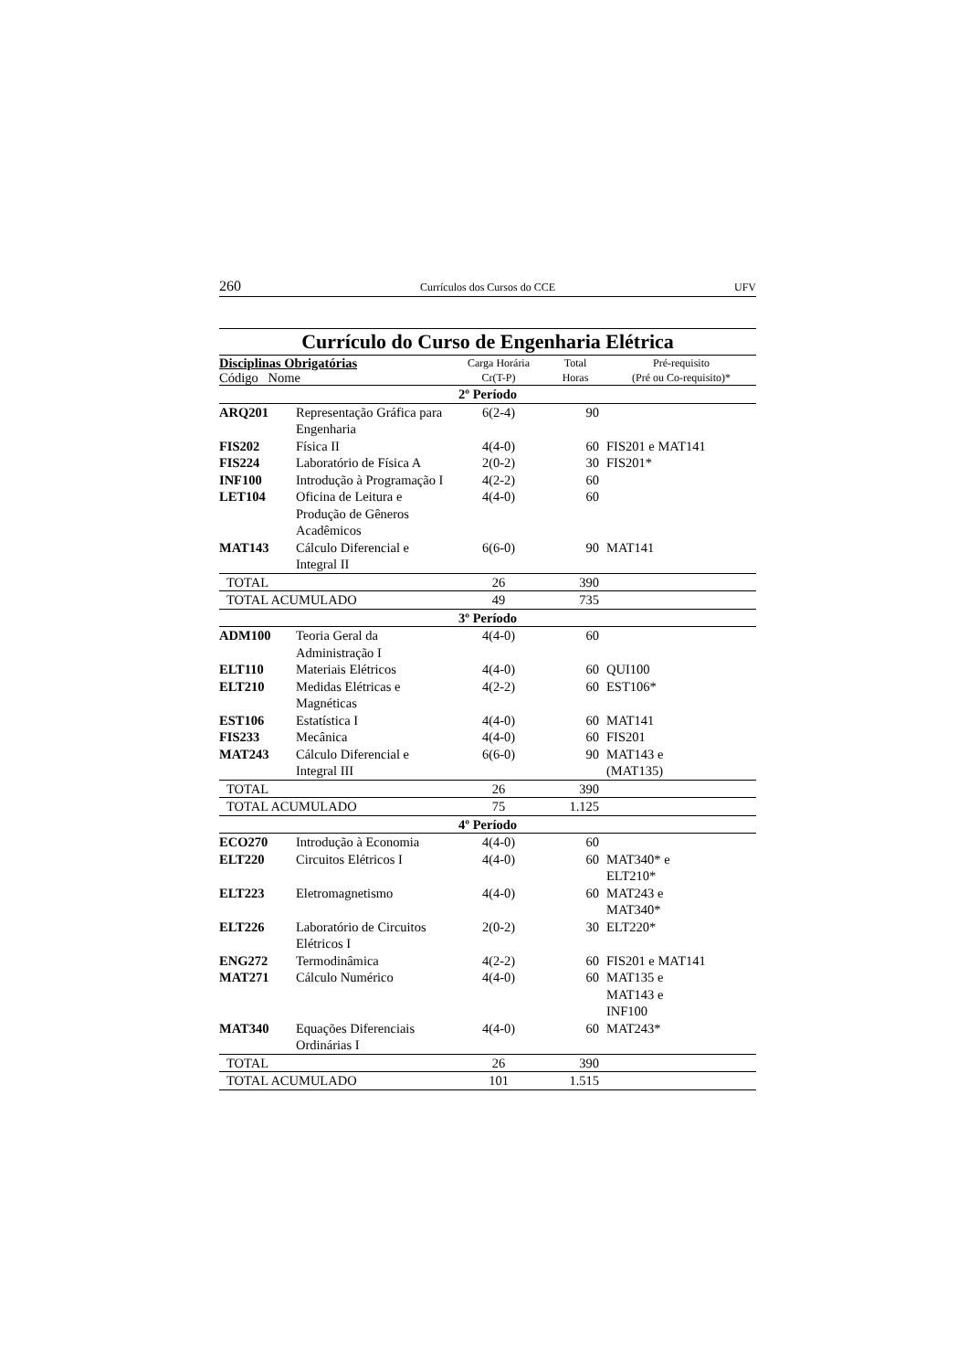260 Currículos dos Cursos do CCE UFV
Currículo do Curso de Engenharia Elétrica
| Disciplinas Obrigatórias Código Nome | | Carga Horária Cr(T-P) | Total Horas | Pré-requisito (Pré ou Co-requisito)* |
| --- | --- | --- | --- | --- |
| 2º Período | | | | |
| ARQ201 | Representação Gráfica para Engenharia | 6(2-4) | 90 | |
| FIS202 | Física II | 4(4-0) | 60 | FIS201 e MAT141 |
| FIS224 | Laboratório de Física A | 2(0-2) | 30 | FIS201* |
| INF100 | Introdução à Programação I | 4(2-2) | 60 | |
| LET104 | Oficina de Leitura e Produção de Gêneros Acadêmicos | 4(4-0) | 60 | |
| MAT143 | Cálculo Diferencial e Integral II | 6(6-0) | 90 | MAT141 |
| TOTAL | | 26 | 390 | |
| TOTAL ACUMULADO | | 49 | 735 | |
| 3º Período | | | | |
| ADM100 | Teoria Geral da Administração I | 4(4-0) | 60 | |
| ELT110 | Materiais Elétricos | 4(4-0) | 60 | QUI100 |
| ELT210 | Medidas Elétricas e Magnéticas | 4(2-2) | 60 | EST106* |
| EST106 | Estatística I | 4(4-0) | 60 | MAT141 |
| FIS233 | Mecânica | 4(4-0) | 60 | FIS201 |
| MAT243 | Cálculo Diferencial e Integral III | 6(6-0) | 90 | MAT143 e (MAT135) |
| TOTAL | | 26 | 390 | |
| TOTAL ACUMULADO | | 75 | 1.125 | |
| 4º Período | | | | |
| ECO270 | Introdução à Economia | 4(4-0) | 60 | |
| ELT220 | Circuitos Elétricos I | 4(4-0) | 60 | MAT340* e ELT210* |
| ELT223 | Eletromagnetismo | 4(4-0) | 60 | MAT243 e MAT340* |
| ELT226 | Laboratório de Circuitos Elétricos I | 2(0-2) | 30 | ELT220* |
| ENG272 | Termodinâmica | 4(2-2) | 60 | FIS201 e MAT141 |
| MAT271 | Cálculo Numérico | 4(4-0) | 60 | MAT135 e MAT143 e INF100 |
| MAT340 | Equações Diferenciais Ordinárias I | 4(4-0) | 60 | MAT243* |
| TOTAL | | 26 | 390 | |
| TOTAL ACUMULADO | | 101 | 1.515 | |